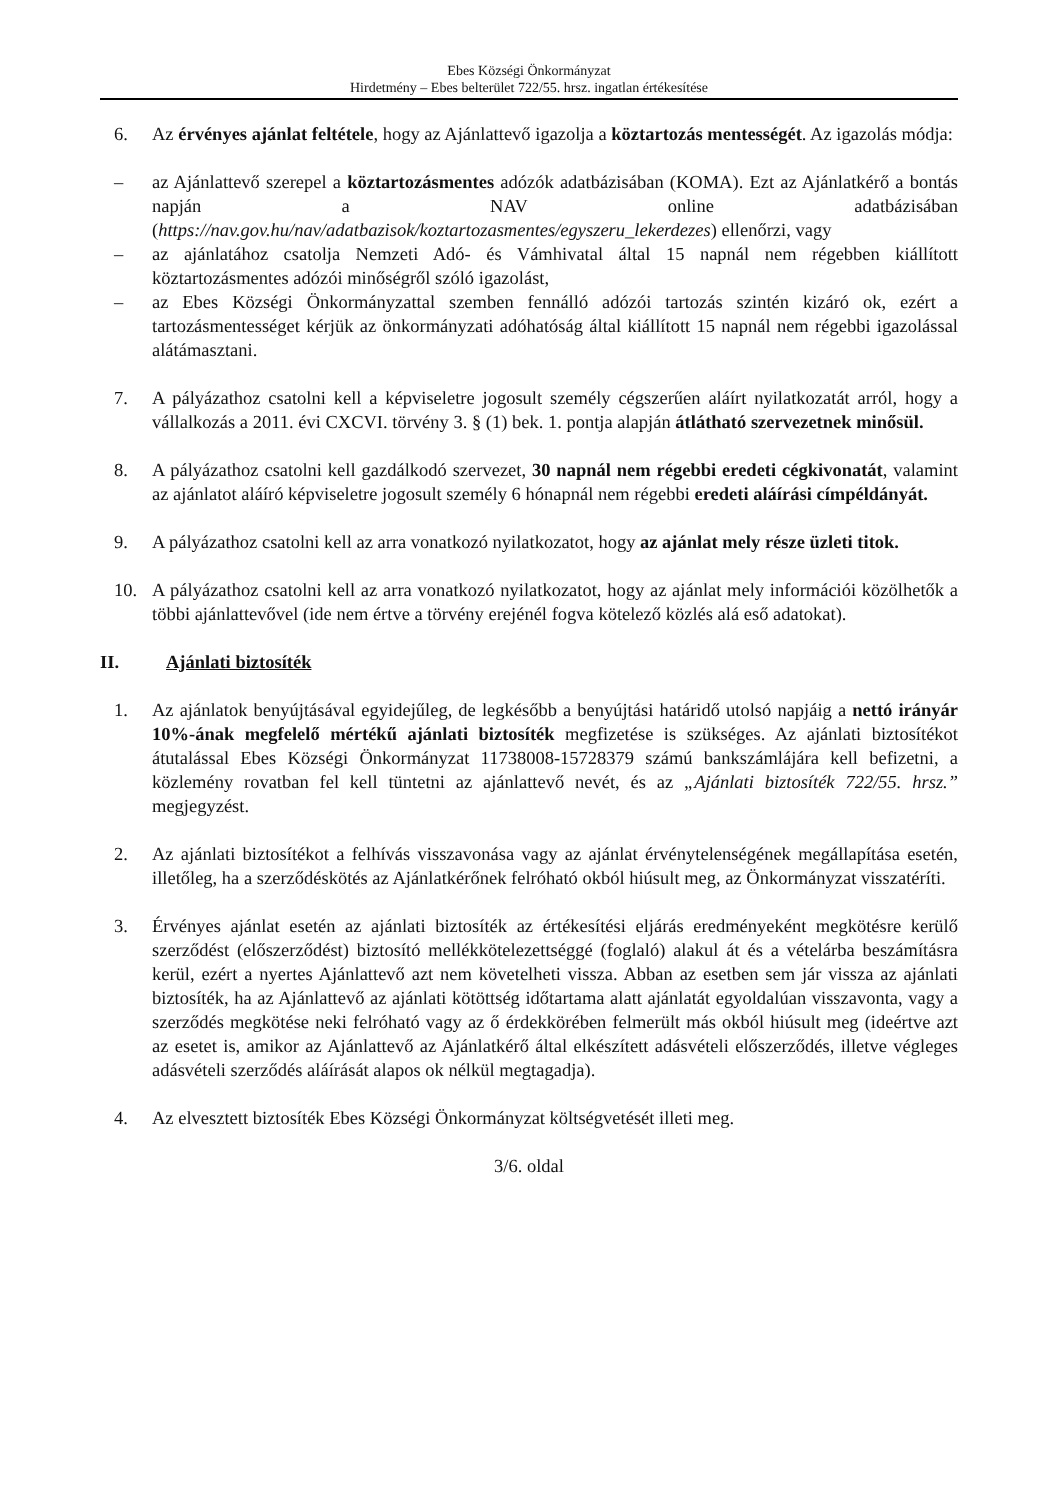Ebes Községi Önkormányzat
Hirdetmény – Ebes belterület 722/55. hrsz. ingatlan értékesítése
6. Az érvényes ajánlat feltétele, hogy az Ajánlattevő igazolja a köztartozás mentességét. Az igazolás módja:
– az Ajánlattevő szerepel a köztartozásmentes adózók adatbázisában (KOMA). Ezt az Ajánlatkérő a bontás napján a NAV online adatbázisában (https://nav.gov.hu/nav/adatbazisok/koztartozasmentes/egyszeru_lekerdezes) ellenőrzi, vagy
– az ajánlatához csatolja Nemzeti Adó- és Vámhivatal által 15 napnál nem régebben kiállított köztartozásmentes adózói minőségről szóló igazolást,
– az Ebes Községi Önkormányzattal szemben fennálló adózói tartozás szintén kizáró ok, ezért a tartozásmentességet kérjük az önkormányzati adóhatóság által kiállított 15 napnál nem régebbi igazolással alátámasztani.
7. A pályázathoz csatolni kell a képviseletre jogosult személy cégszerűen aláírt nyilatkozatát arról, hogy a vállalkozás a 2011. évi CXCVI. törvény 3. § (1) bek. 1. pontja alapján átlátható szervezetnek minősül.
8. A pályázathoz csatolni kell gazdálkodó szervezet, 30 napnál nem régebbi eredeti cégkivonatát, valamint az ajánlatot aláíró képviseletre jogosult személy 6 hónapnál nem régebbi eredeti aláírási címpéldányát.
9. A pályázathoz csatolni kell az arra vonatkozó nyilatkozatot, hogy az ajánlat mely része üzleti titok.
10. A pályázathoz csatolni kell az arra vonatkozó nyilatkozatot, hogy az ajánlat mely információi közölhetők a többi ajánlattevővel (ide nem értve a törvény erejénél fogva kötelező közlés alá eső adatokat).
II. Ajánlati biztosíték
1. Az ajánlatok benyújtásával egyidejűleg, de legkésőbb a benyújtási határidő utolsó napjáig a nettó irányár 10%-ának megfelelő mértékű ajánlati biztosíték megfizetése is szükséges. Az ajánlati biztosítékot átutalással Ebes Községi Önkormányzat 11738008-15728379 számú bankszámlájára kell befizetni, a közlemény rovatban fel kell tüntetni az ajánlattevő nevét, és az „Ajánlati biztosíték 722/55. hrsz.” megjegyzést.
2. Az ajánlati biztosítékot a felhívás visszavonása vagy az ajánlat érvénytelenségének megállapítása esetén, illetőleg, ha a szerződéskötés az Ajánlatkérőnek felróható okból hiúsult meg, az Önkormányzat visszatéríti.
3. Érvényes ajánlat esetén az ajánlati biztosíték az értékesítési eljárás eredményeként megkötésre kerülő szerződést (előszerződést) biztosító mellékkötelezettséggé (foglaló) alakul át és a vételárba beszámításra kerül, ezért a nyertes Ajánlattevő azt nem követelheti vissza. Abban az esetben sem jár vissza az ajánlati biztosíték, ha az Ajánlattevő az ajánlati kötöttség időtartama alatt ajánlatát egyoldalúan visszavonta, vagy a szerződés megkötése neki felróható vagy az ő érdekkörében felmerült más okból hiúsult meg (ideértve azt az esetet is, amikor az Ajánlattevő az Ajánlatkérő által elkészített adásvételi előszerződés, illetve végleges adásvételi szerződés aláírását alapos ok nélkül megtagadja).
4. Az elvesztett biztosíték Ebes Községi Önkormányzat költségvetését illeti meg.
3/6. oldal